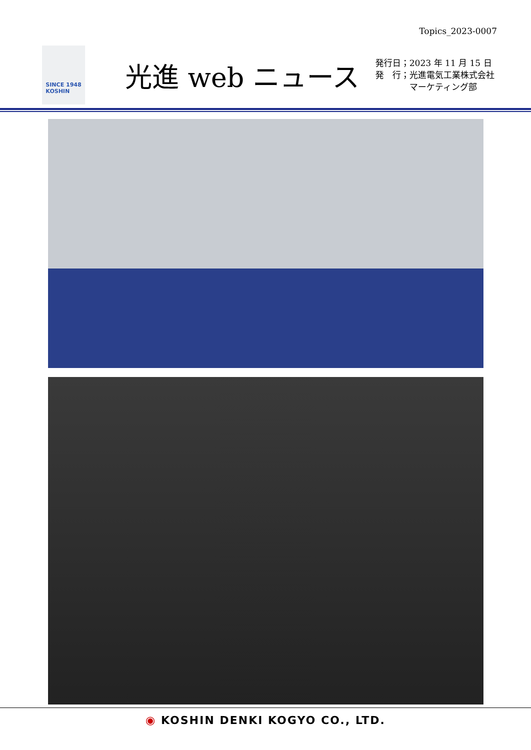Topics_2023-0007
SINCE 1948
KOSHIN
光進 web ニュース
発行日；2023 年 11 月 15 日
発　行；光進電気工業株式会社
　　　　マーケティング部
◉ KOSHIN DENKI KOGYO CO., LTD.